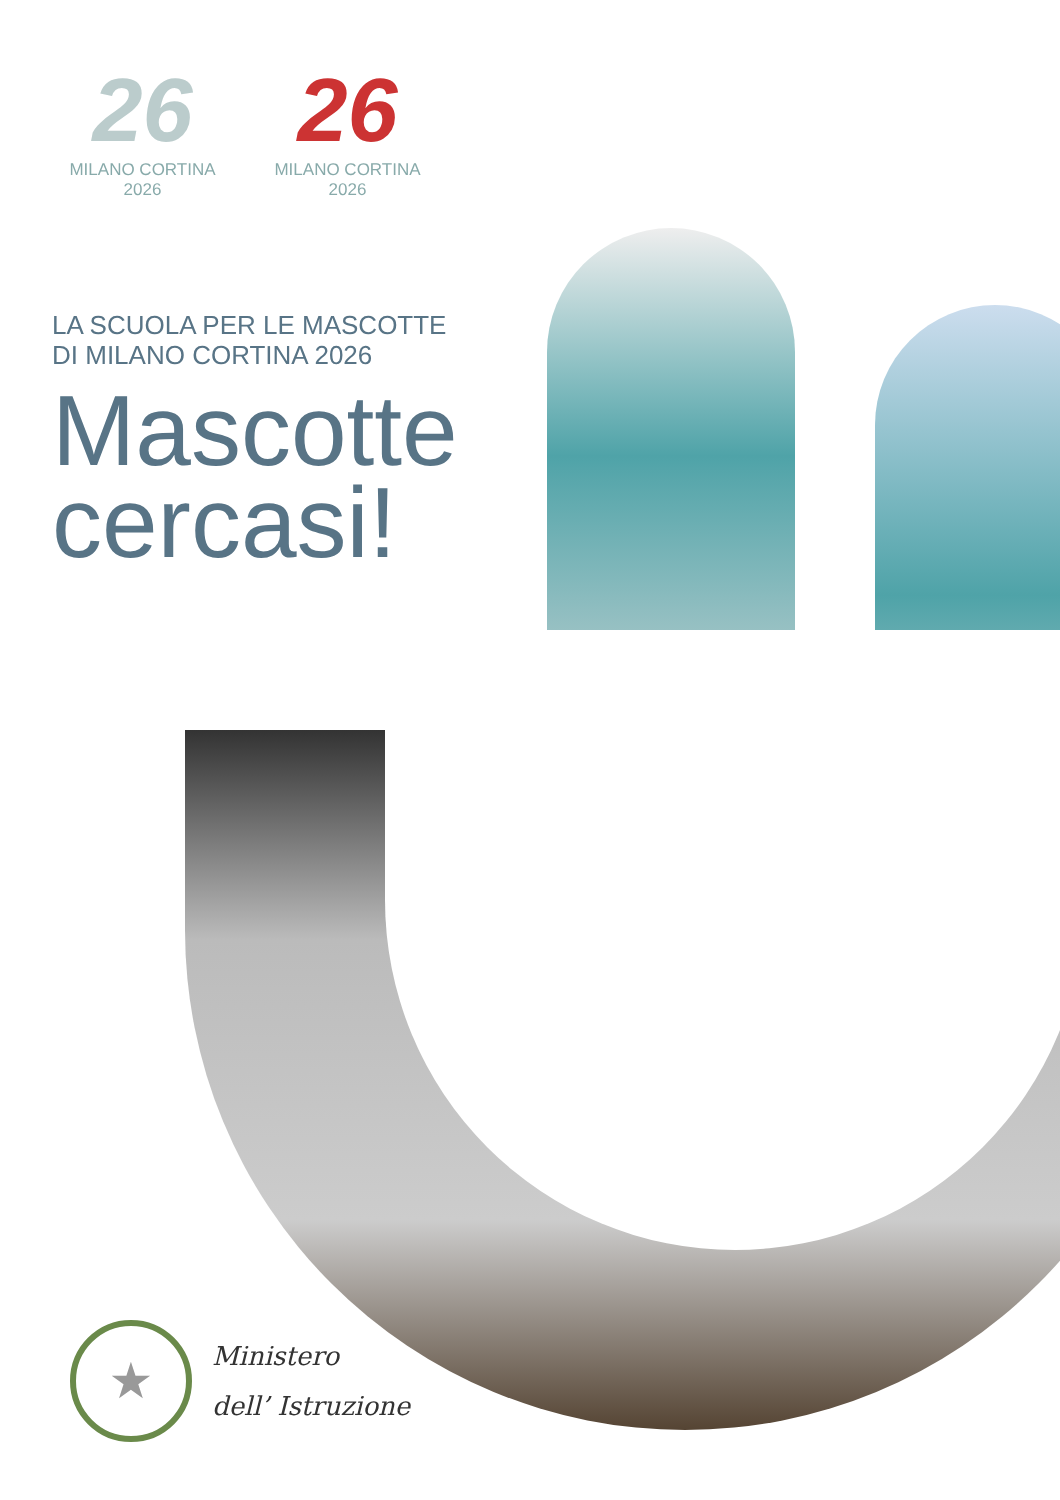26
MILANO CORTINA
2026
26
MILANO CORTINA
2026
LA SCUOLA PER LE MASCOTTE
DI MILANO CORTINA 2026
Mascotte
cercasi!
★
Ministero
dell’ Istruzione